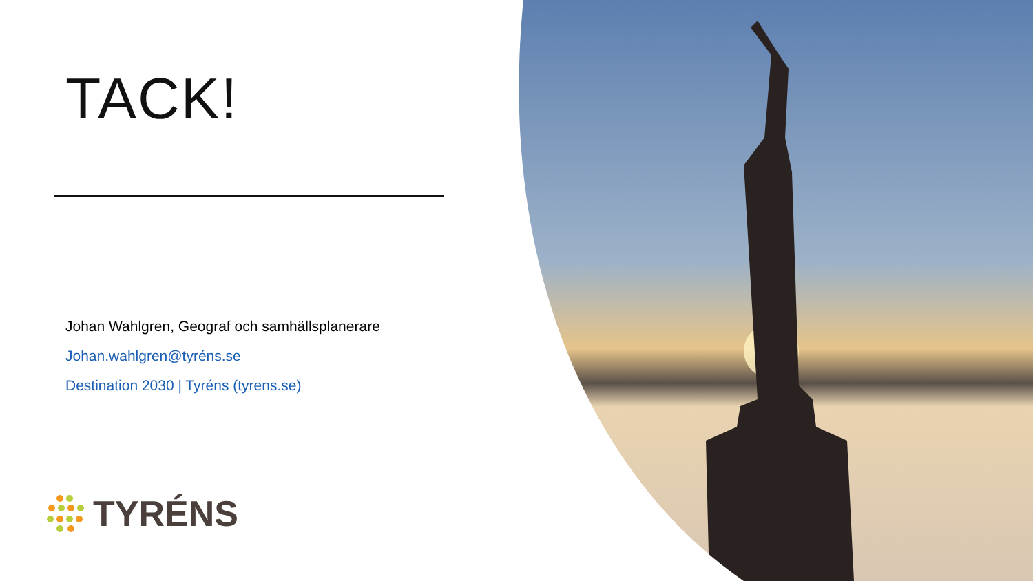TACK!
Johan Wahlgren, Geograf och samhällsplanerare
Johan.wahlgren@tyréns.se
Destination 2030 | Tyréns (tyrens.se)
TYRÉNS